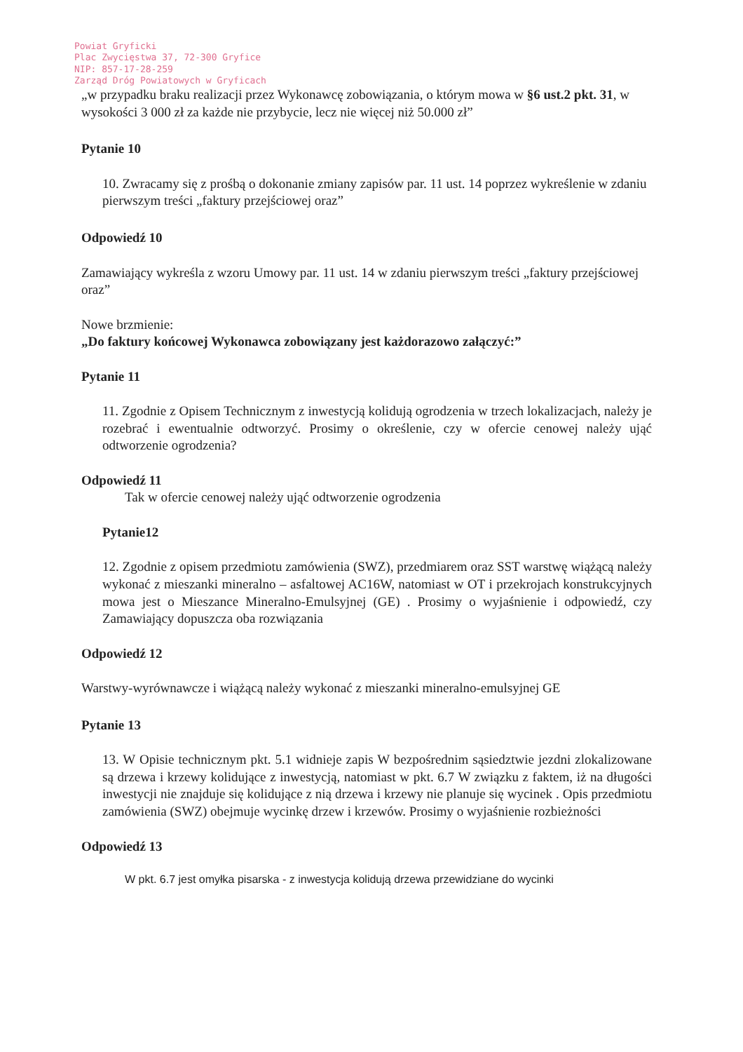Powiat Gryficki
Plac Zwycięstwa 37, 72-300 Gryfice
NIP: 857-17-28-259
Zarząd Dróg Powiatowych w Gryficach
„w przypadku braku realizacji przez Wykonawcę zobowiązania, o którym mowa w §6 ust.2 pkt. 31, w wysokości 3 000 zł za każde nie przybycie, lecz nie więcej niż 50.000 zł”
Pytanie 10
10. Zwracamy się z prośbą o dokonanie zmiany zapisów par. 11 ust. 14 poprzez wykreślenie w zdaniu pierwszym treści „faktury przejściowej oraz”
Odpowiedź 10
Zamawiający wykreśla z wzoru Umowy par. 11 ust. 14 w zdaniu pierwszym treści „faktury przejściowej oraz”
Nowe brzmienie:
„Do faktury końcowej Wykonawca zobowiązany jest każdorazowo załączyć:”
Pytanie 11
11. Zgodnie z Opisem Technicznym z inwestycją kolidują ogrodzenia w trzech lokalizacjach, należy je rozebrać i ewentualnie odtworzyć. Prosimy o określenie, czy w ofercie cenowej należy ująć odtworzenie ogrodzenia?
Odpowiedź 11
Tak w ofercie cenowej należy ująć odtworzenie ogrodzenia
Pytanie12
12. Zgodnie z opisem przedmiotu zamówienia (SWZ), przedmiarem oraz SST warstwę wiążącą należy wykonać z mieszanki mineralno – asfaltowej AC16W, natomiast w OT i przekrojach konstrukcyjnych mowa jest o Mieszance Mineralno-Emulsyjnej (GE) . Prosimy o wyjaśnienie i odpowiedź, czy Zamawiający dopuszcza oba rozwiązania
Odpowiedź 12
Warstwy-wyrównawcze i wiążącą należy wykonać z mieszanki mineralno-emulsyjnej GE
Pytanie 13
13. W Opisie technicznym pkt. 5.1 widnieje zapis W bezpośrednim sąsiedztwie jezdni zlokalizowane są drzewa i krzewy kolidujące z inwestycją, natomiast w pkt. 6.7 W związku z faktem, iż na długości inwestycji nie znajduje się kolidujące z nią drzewa i krzewy nie planuje się wycinek . Opis przedmiotu zamówienia (SWZ) obejmuje wycinkę drzew i krzewów. Prosimy o wyjaśnienie rozbieżności
Odpowiedź 13
W pkt. 6.7 jest omyłka pisarska - z inwestycja kolidują drzewa przewidziane do wycinki